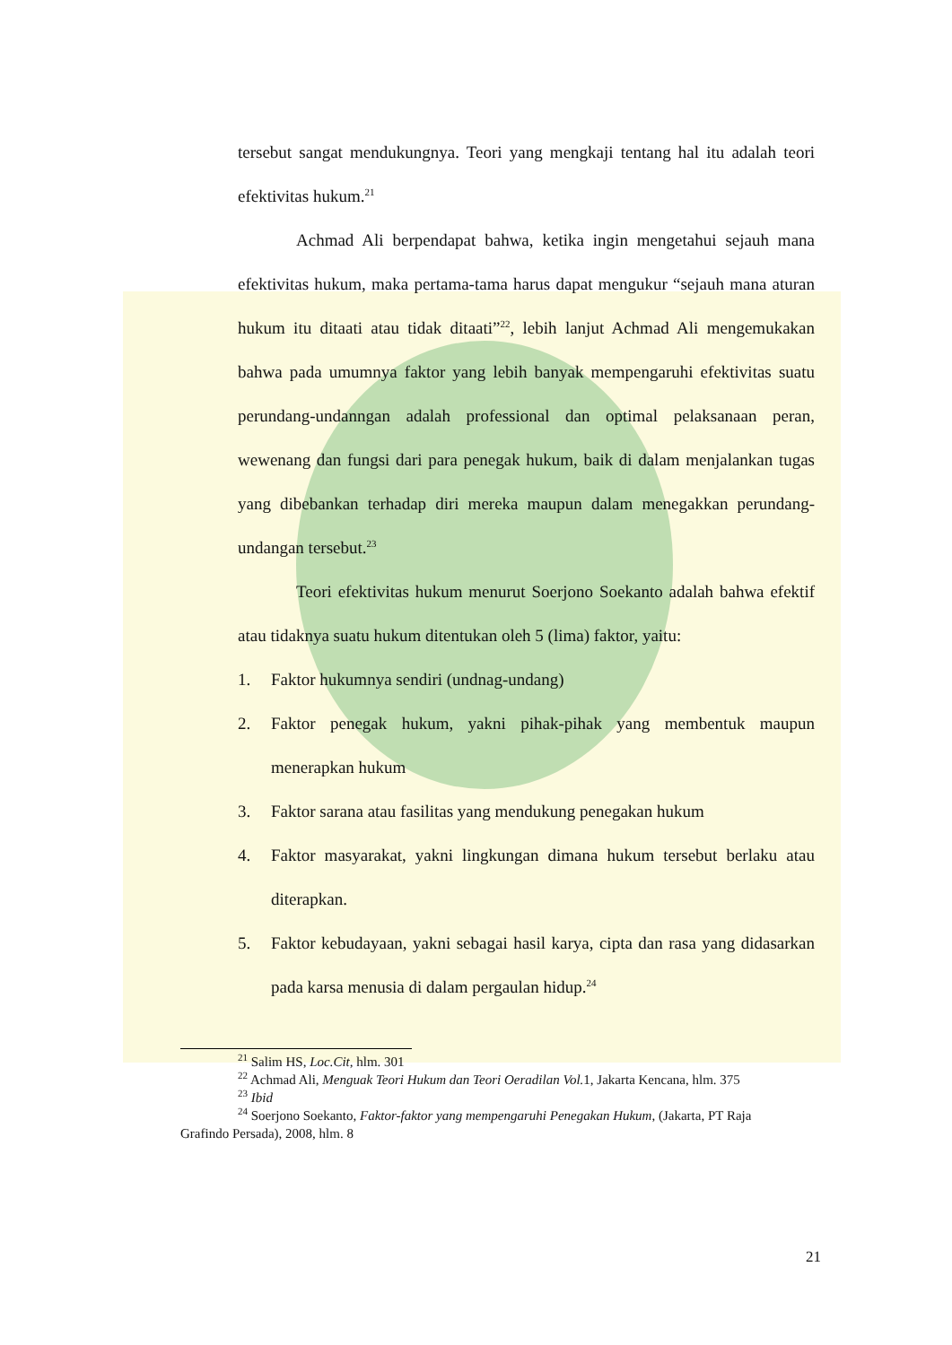tersebut sangat mendukungnya. Teori yang mengkaji tentang hal itu adalah teori efektivitas hukum.<sup>21</sup>
Achmad Ali berpendapat bahwa, ketika ingin mengetahui sejauh mana efektivitas hukum, maka pertama-tama harus dapat mengukur “sejauh mana aturan hukum itu ditaati atau tidak ditaati”<sup>22</sup>, lebih lanjut Achmad Ali mengemukakan bahwa pada umumnya faktor yang lebih banyak mempengaruhi efektivitas suatu perundang-undanngan adalah professional dan optimal pelaksanaan peran, wewenang dan fungsi dari para penegak hukum, baik di dalam menjalankan tugas yang dibebankan terhadap diri mereka maupun dalam menegakkan perundang-undangan tersebut.<sup>23</sup>
Teori efektivitas hukum menurut Soerjono Soekanto adalah bahwa efektif atau tidaknya suatu hukum ditentukan oleh 5 (lima) faktor, yaitu:
1. Faktor hukumnya sendiri (undnag-undang)
2. Faktor penegak hukum, yakni pihak-pihak yang membentuk maupun menerapkan hukum
3. Faktor sarana atau fasilitas yang mendukung penegakan hukum
4. Faktor masyarakat, yakni lingkungan dimana hukum tersebut berlaku atau diterapkan.
5. Faktor kebudayaan, yakni sebagai hasil karya, cipta dan rasa yang didasarkan pada karsa menusia di dalam pergaulan hidup.<sup>24</sup>
<sup>21</sup> Salim HS, Loc.Cit, hlm. 301
<sup>22</sup> Achmad Ali, Menguak Teori Hukum dan Teori Oeradilan Vol. 1, Jakarta Kencana, hlm. 375
<sup>23</sup> Ibid
<sup>24</sup> Soerjono Soekanto, Faktor-faktor yang mempengaruhi Penegakan Hukum, (Jakarta, PT Raja Grafindo Persada), 2008, hlm. 8
21